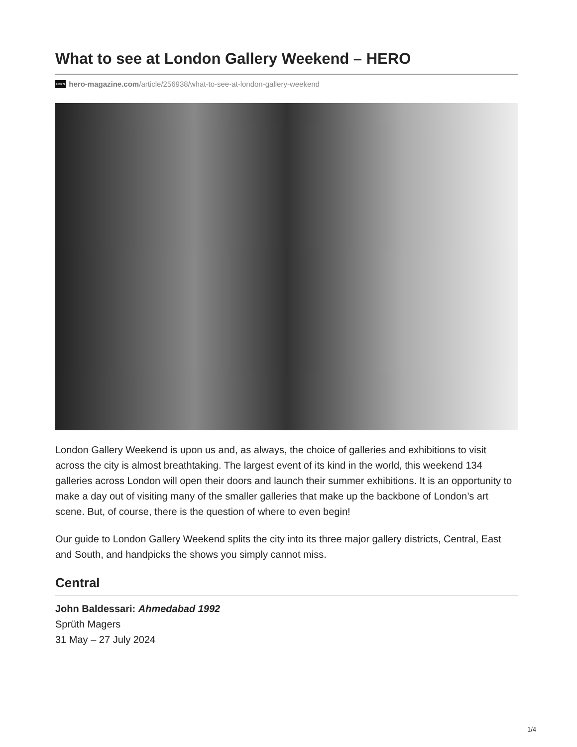What to see at London Gallery Weekend – HERO
HERO hero-magazine.com/article/256938/what-to-see-at-london-gallery-weekend
London Gallery Weekend is upon us and, as always, the choice of galleries and exhibitions to visit across the city is almost breathtaking. The largest event of its kind in the world, this weekend 134 galleries across London will open their doors and launch their summer exhibitions. It is an opportunity to make a day out of visiting many of the smaller galleries that make up the backbone of London’s art scene. But, of course, there is the question of where to even begin!
Our guide to London Gallery Weekend splits the city into its three major gallery districts, Central, East and South, and handpicks the shows you simply cannot miss.
Central
John Baldessari: Ahmedabad 1992
Sprüth Magers
31 May – 27 July 2024
1/4